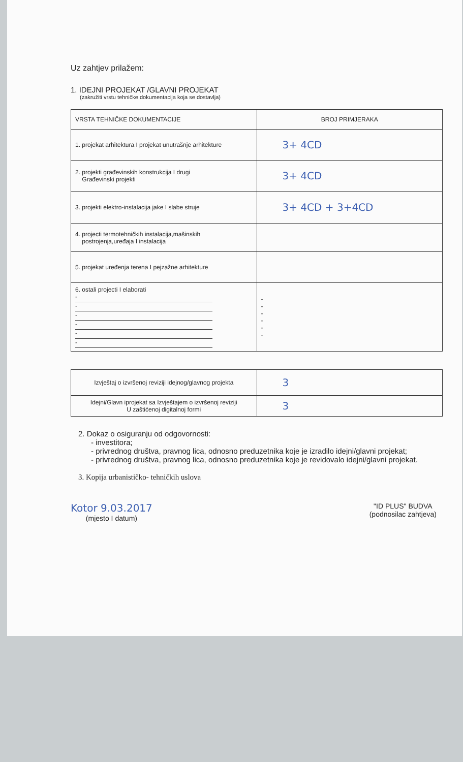Uz zahtjev prilažem:
1. IDEJNI PROJEKAT /GLAVNI PROJEKAT
(zakružiti vrstu tehničke dokumentacija koja se dostavlja)
| VRSTA TEHNIČKE DOKUMENTACIJE | BROJ PRIMJERAKA |
| --- | --- |
| 1. projekat arhitektura I projekat unutrašnje arhitekture | 3+ 4CD |
| 2. projekti građevinskih konstrukcija I drugi Građevinski projekti | 3+ 4CD |
| 3. projekti elektro-instalacija jake I slabe struje | 3+ 4CD + 3+4CD |
| 4. projecti termotehničkih instalacija,mašinskih postrojenja,uređaja I instalacija | |
| 5. projekat uređenja terena I pejzažne arhitekture | |
| 6. ostali projecti I elaborati - - - - - - | - - - - - - |
| Izvještaj o izvršenoj reviziji idejnog/glavnog projekta | 3 |
| Idejni/Glavn iprojekat sa Izvještajem o izvršenoj reviziji U zaštićenoj digitalnoj formi | 3 |
2. Dokaz o osiguranju od odgovornosti:
- investitora;
- privrednog društva, pravnog lica, odnosno preduzetnika koje je izradilo idejni/glavni projekat;
- privrednog društva, pravnog lica, odnosno preduzetnika koje je revidovalo idejni/glavni projekat.
3. Kopija urbanističko- tehničkih uslova
Kotor 9.03.2017
(mjesto I datum)
"ID PLUS" BUDVA
(podnosilac zahtjeva)